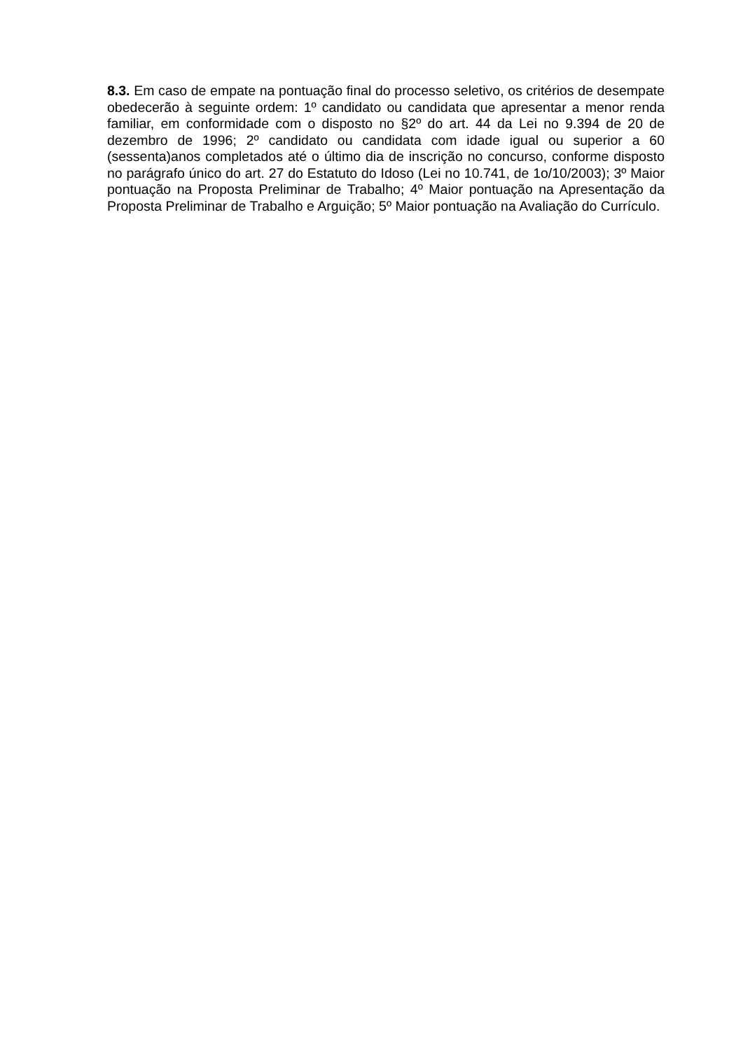8.3. Em caso de empate na pontuação final do processo seletivo, os critérios de desempate obedecerão à seguinte ordem: 1º candidato ou candidata que apresentar a menor renda familiar, em conformidade com o disposto no §2º do art. 44 da Lei no 9.394 de 20 de dezembro de 1996; 2º candidato ou candidata com idade igual ou superior a 60 (sessenta)anos completados até o último dia de inscrição no concurso, conforme disposto no parágrafo único do art. 27 do Estatuto do Idoso (Lei no 10.741, de 1o/10/2003); 3º Maior pontuação na Proposta Preliminar de Trabalho; 4º Maior pontuação na Apresentação da Proposta Preliminar de Trabalho e Arguição; 5º Maior pontuação na Avaliação do Currículo.